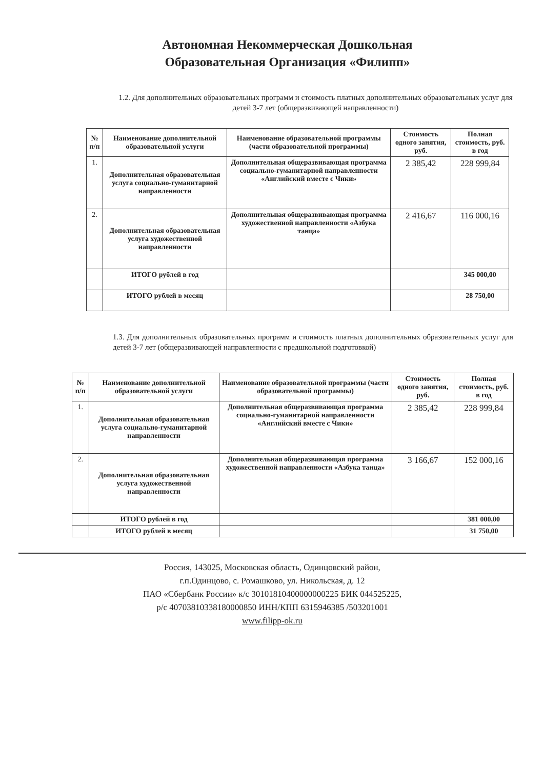Автономная Некоммерческая Дошкольная
Образовательная Организация «Филипп»
1.2. Для дополнительных образовательных программ и стоимость платных дополнительных образовательных услуг для детей 3-7 лет (общеразвивающей направленности)
| № п/п | Наименование дополнительной образовательной услуги | Наименование образовательной программы (части образовательной программы) | Стоимость одного занятия, руб. | Полная стоимость, руб. в год |
| --- | --- | --- | --- | --- |
| 1. | Дополнительная образовательная услуга социально-гуманитарной направленности | Дополнительная общеразвивающая программа социально-гуманитарной направленности «Английский вместе с Чики» | 2 385,42 | 228 999,84 |
| 2. | Дополнительная образовательная услуга художественной направленности | Дополнительная общеразвивающая программа художественной направленности «Азбука танца» | 2 416,67 | 116 000,16 |
| | ИТОГО рублей в год | | | 345 000,00 |
| | ИТОГО рублей в месяц | | | 28 750,00 |
1.3. Для дополнительных образовательных программ и стоимость платных дополнительных образовательных услуг для детей 3-7 лет (общеразвивающей направленности с предшкольной подготовкой)
| № п/п | Наименование дополнительной образовательной услуги | Наименование образовательной программы (части образовательной программы) | Стоимость одного занятия, руб. | Полная стоимость, руб. в год |
| --- | --- | --- | --- | --- |
| 1. | Дополнительная образовательная услуга социально-гуманитарной направленности | Дополнительная общеразвивающая программа социально-гуманитарной направленности «Английский вместе с Чики» | 2 385,42 | 228 999,84 |
| 2. | Дополнительная образовательная услуга художественной направленности | Дополнительная общеразвивающая программа художественной направленности «Азбука танца» | 3 166,67 | 152 000,16 |
| | ИТОГО рублей в год | | | 381 000,00 |
| | ИТОГО рублей в месяц | | | 31 750,00 |
Россия, 143025, Московская область, Одинцовский район,
г.п.Одинцово, с. Ромашково, ул. Никольская, д. 12
ПАО «Сбербанк России» к/с 30101810400000000225 БИК 044525225,
р/с 40703810338180000850 ИНН/КПП 6315946385 /503201001
www.filipp-ok.ru